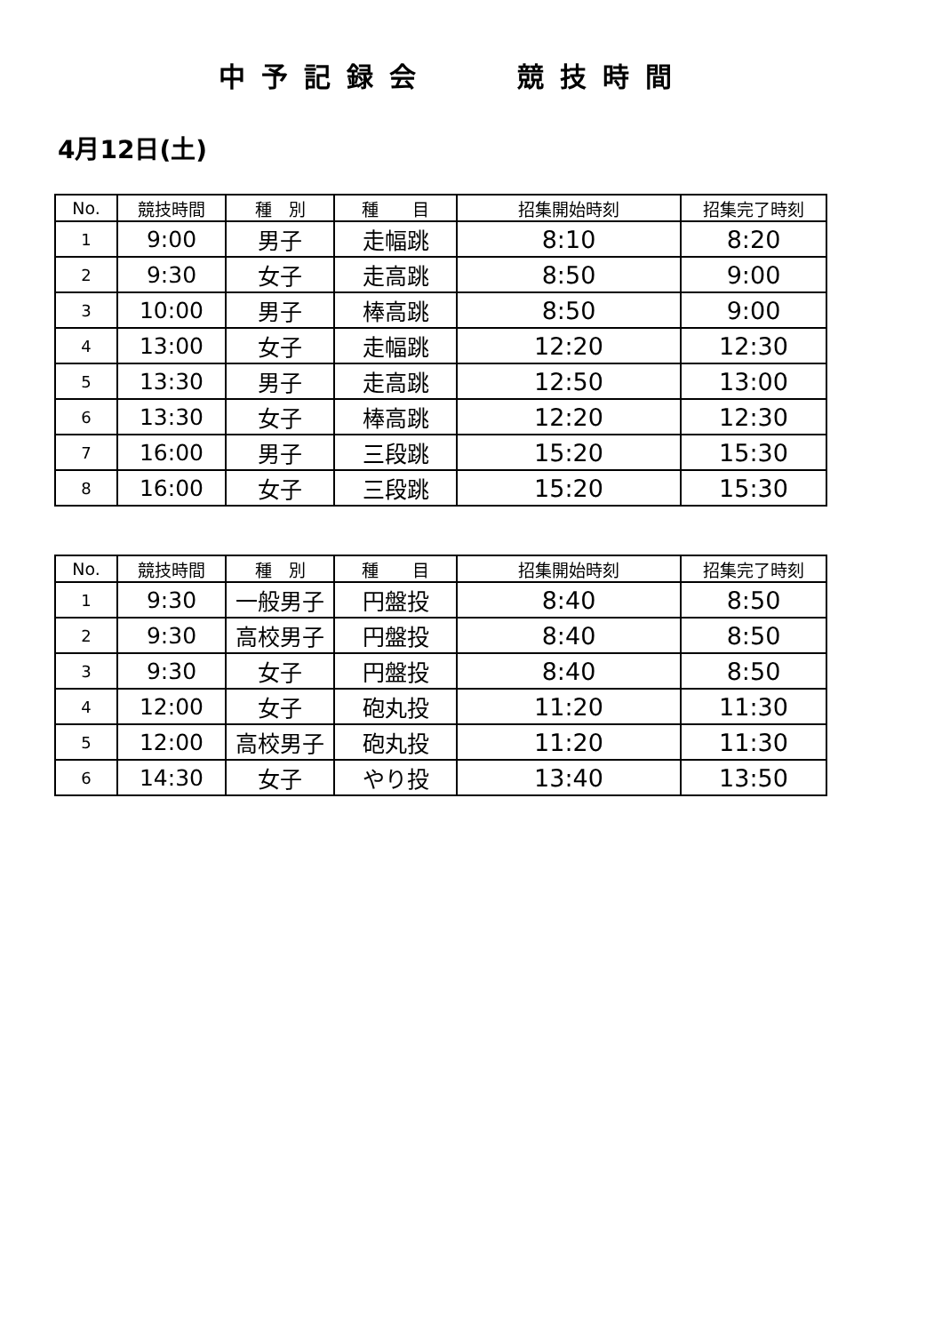中予記録会　　競技時間
4月12日(土)
| No. | 競技時間 | 種 別 | 種 目 | 招集開始時刻 | 招集完了時刻 |
| --- | --- | --- | --- | --- | --- |
| 1 | 9:00 | 男子 | 走幅跳 | 8:10 | 8:20 |
| 2 | 9:30 | 女子 | 走高跳 | 8:50 | 9:00 |
| 3 | 10:00 | 男子 | 棒高跳 | 8:50 | 9:00 |
| 4 | 13:00 | 女子 | 走幅跳 | 12:20 | 12:30 |
| 5 | 13:30 | 男子 | 走高跳 | 12:50 | 13:00 |
| 6 | 13:30 | 女子 | 棒高跳 | 12:20 | 12:30 |
| 7 | 16:00 | 男子 | 三段跳 | 15:20 | 15:30 |
| 8 | 16:00 | 女子 | 三段跳 | 15:20 | 15:30 |
| No. | 競技時間 | 種 別 | 種 目 | 招集開始時刻 | 招集完了時刻 |
| --- | --- | --- | --- | --- | --- |
| 1 | 9:30 | 一般男子 | 円盤投 | 8:40 | 8:50 |
| 2 | 9:30 | 高校男子 | 円盤投 | 8:40 | 8:50 |
| 3 | 9:30 | 女子 | 円盤投 | 8:40 | 8:50 |
| 4 | 12:00 | 女子 | 砲丸投 | 11:20 | 11:30 |
| 5 | 12:00 | 高校男子 | 砲丸投 | 11:20 | 11:30 |
| 6 | 14:30 | 女子 | やり投 | 13:40 | 13:50 |